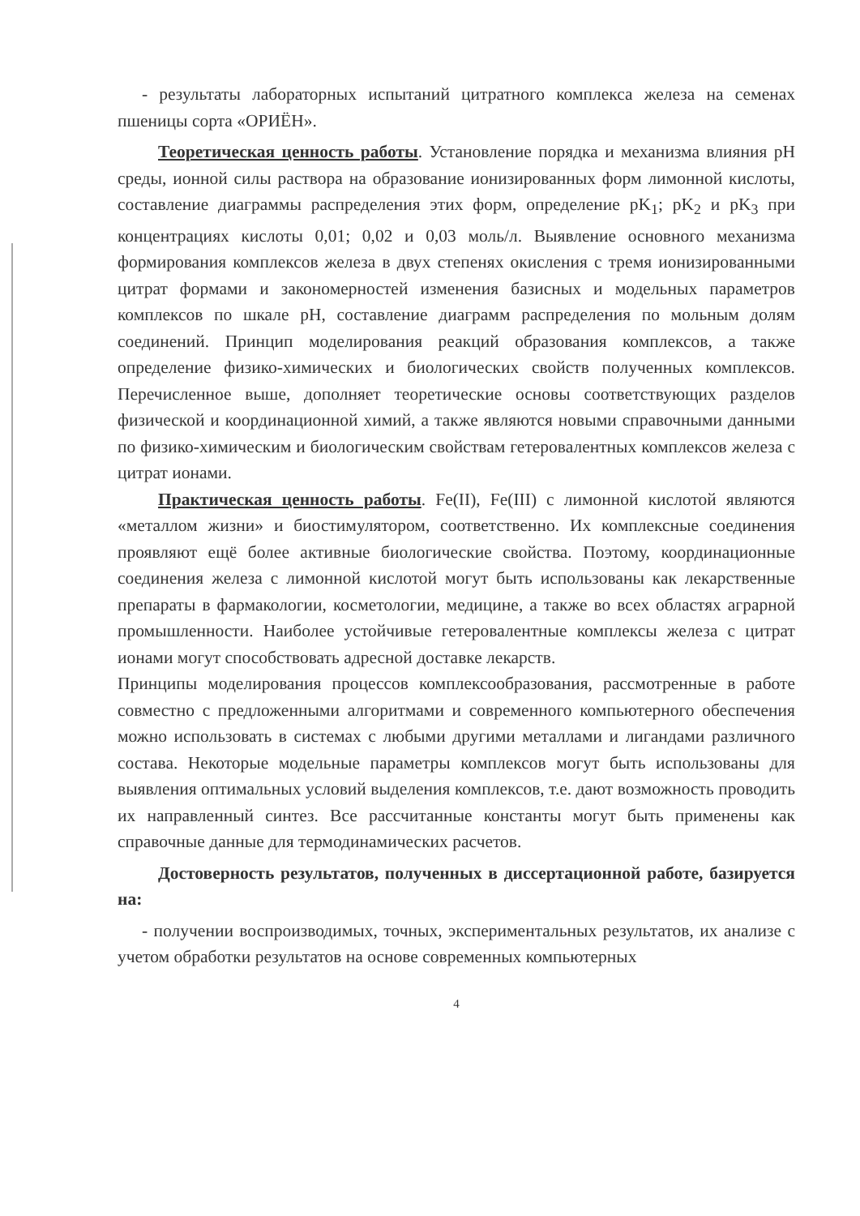- результаты лабораторных испытаний цитратного комплекса железа на семенах пшеницы сорта «ОРИЁН».
Теоретическая ценность работы. Установление порядка и механизма влияния pH среды, ионной силы раствора на образование ионизированных форм лимонной кислоты, составление диаграммы распределения этих форм, определение pK<sub>1</sub>; pK<sub>2</sub> и pK<sub>3</sub> при концентрациях кислоты 0,01; 0,02 и 0,03 моль/л. Выявление основного механизма формирования комплексов железа в двух степенях окисления с тремя ионизированными цитрат формами и закономерностей изменения базисных и модельных параметров комплексов по шкале pH, составление диаграмм распределения по мольным долям соединений. Принцип моделирования реакций образования комплексов, а также определение физико-химических и биологических свойств полученных комплексов. Перечисленное выше, дополняет теоретические основы соответствующих разделов физической и координационной химий, а также являются новыми справочными данными по физико-химическим и биологическим свойствам гетеровалентных комплексов железа с цитрат ионами.
Практическая ценность работы. Fe(II), Fe(III) с лимонной кислотой являются «металлом жизни» и биостимулятором, соответственно. Их комплексные соединения проявляют ещё более активные биологические свойства. Поэтому, координационные соединения железа с лимонной кислотой могут быть использованы как лекарственные препараты в фармакологии, косметологии, медицине, а также во всех областях аграрной промышленности. Наиболее устойчивые гетеровалентные комплексы железа с цитрат ионами могут способствовать адресной доставке лекарств.
Принципы моделирования процессов комплексообразования, рассмотренные в работе совместно с предложенными алгоритмами и современного компьютерного обеспечения можно использовать в системах с любыми другими металлами и лигандами различного состава. Некоторые модельные параметры комплексов могут быть использованы для выявления оптимальных условий выделения комплексов, т.е. дают возможность проводить их направленный синтез. Все рассчитанные константы могут быть применены как справочные данные для термодинамических расчетов.
Достоверность результатов, полученных в диссертационной работе, базируется на:
- получении воспроизводимых, точных, экспериментальных результатов, их анализе с учетом обработки результатов на основе современных компьютерных
4